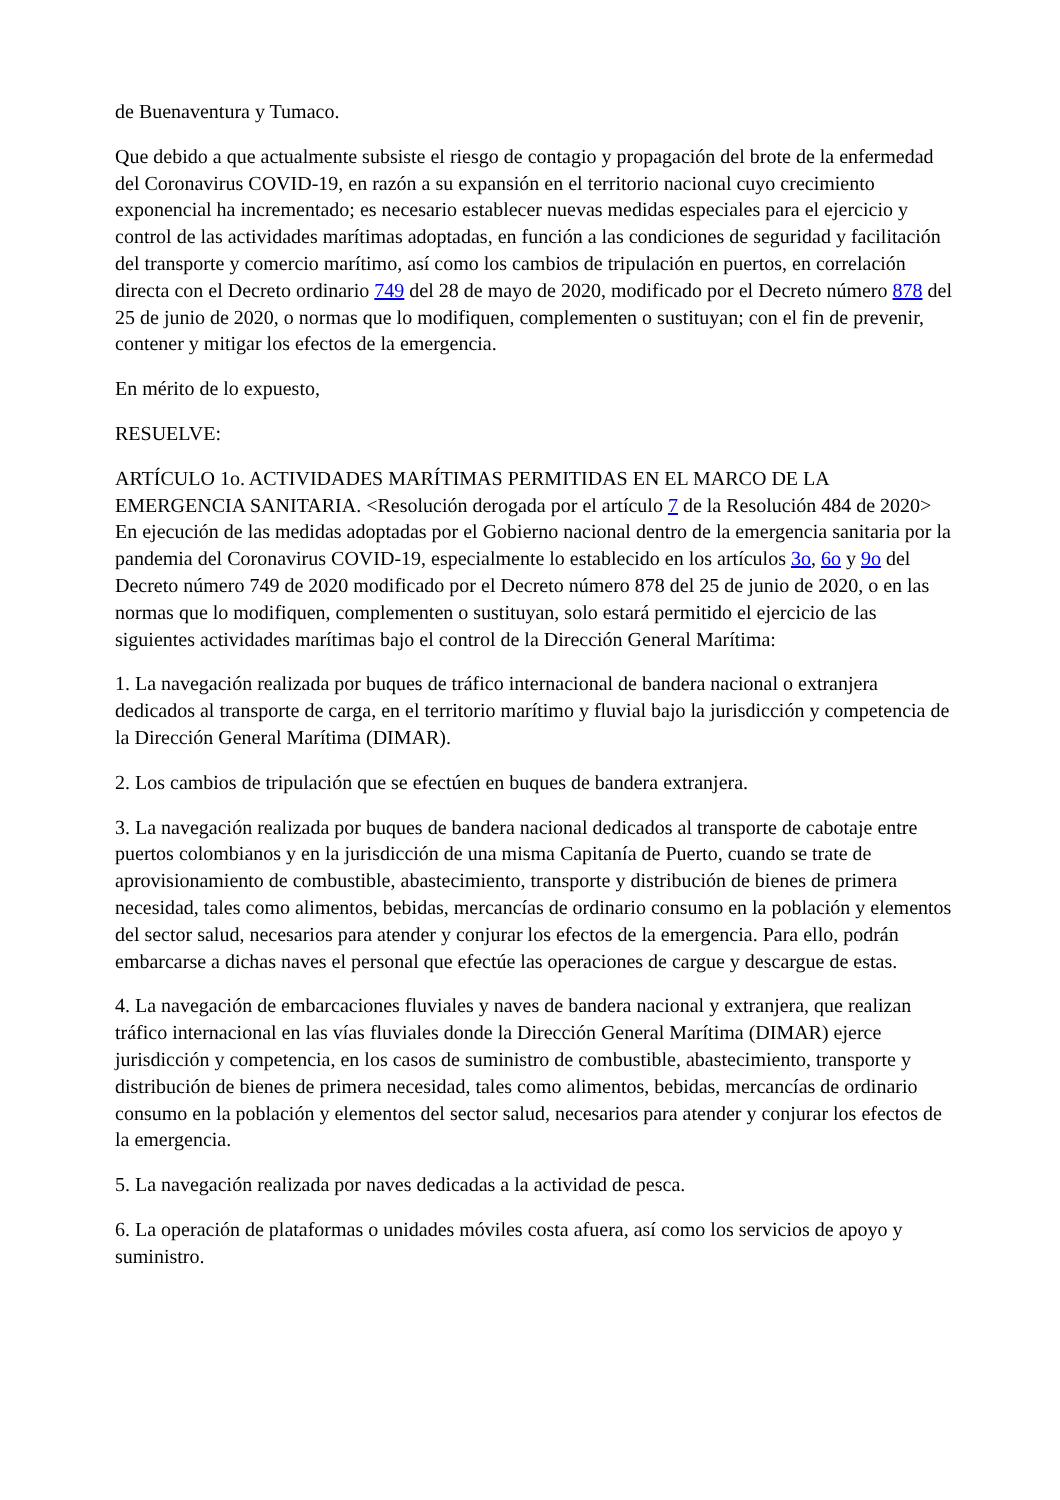de Buenaventura y Tumaco.
Que debido a que actualmente subsiste el riesgo de contagio y propagación del brote de la enfermedad del Coronavirus COVID-19, en razón a su expansión en el territorio nacional cuyo crecimiento exponencial ha incrementado; es necesario establecer nuevas medidas especiales para el ejercicio y control de las actividades marítimas adoptadas, en función a las condiciones de seguridad y facilitación del transporte y comercio marítimo, así como los cambios de tripulación en puertos, en correlación directa con el Decreto ordinario 749 del 28 de mayo de 2020, modificado por el Decreto número 878 del 25 de junio de 2020, o normas que lo modifiquen, complementen o sustituyan; con el fin de prevenir, contener y mitigar los efectos de la emergencia.
En mérito de lo expuesto,
RESUELVE:
ARTÍCULO 1o. ACTIVIDADES MARÍTIMAS PERMITIDAS EN EL MARCO DE LA EMERGENCIA SANITARIA. <Resolución derogada por el artículo 7 de la Resolución 484 de 2020> En ejecución de las medidas adoptadas por el Gobierno nacional dentro de la emergencia sanitaria por la pandemia del Coronavirus COVID-19, especialmente lo establecido en los artículos 3o, 6o y 9o del Decreto número 749 de 2020 modificado por el Decreto número 878 del 25 de junio de 2020, o en las normas que lo modifiquen, complementen o sustituyan, solo estará permitido el ejercicio de las siguientes actividades marítimas bajo el control de la Dirección General Marítima:
1. La navegación realizada por buques de tráfico internacional de bandera nacional o extranjera dedicados al transporte de carga, en el territorio marítimo y fluvial bajo la jurisdicción y competencia de la Dirección General Marítima (DIMAR).
2. Los cambios de tripulación que se efectúen en buques de bandera extranjera.
3. La navegación realizada por buques de bandera nacional dedicados al transporte de cabotaje entre puertos colombianos y en la jurisdicción de una misma Capitanía de Puerto, cuando se trate de aprovisionamiento de combustible, abastecimiento, transporte y distribución de bienes de primera necesidad, tales como alimentos, bebidas, mercancías de ordinario consumo en la población y elementos del sector salud, necesarios para atender y conjurar los efectos de la emergencia. Para ello, podrán embarcarse a dichas naves el personal que efectúe las operaciones de cargue y descargue de estas.
4. La navegación de embarcaciones fluviales y naves de bandera nacional y extranjera, que realizan tráfico internacional en las vías fluviales donde la Dirección General Marítima (DIMAR) ejerce jurisdicción y competencia, en los casos de suministro de combustible, abastecimiento, transporte y distribución de bienes de primera necesidad, tales como alimentos, bebidas, mercancías de ordinario consumo en la población y elementos del sector salud, necesarios para atender y conjurar los efectos de la emergencia.
5. La navegación realizada por naves dedicadas a la actividad de pesca.
6. La operación de plataformas o unidades móviles costa afuera, así como los servicios de apoyo y suministro.